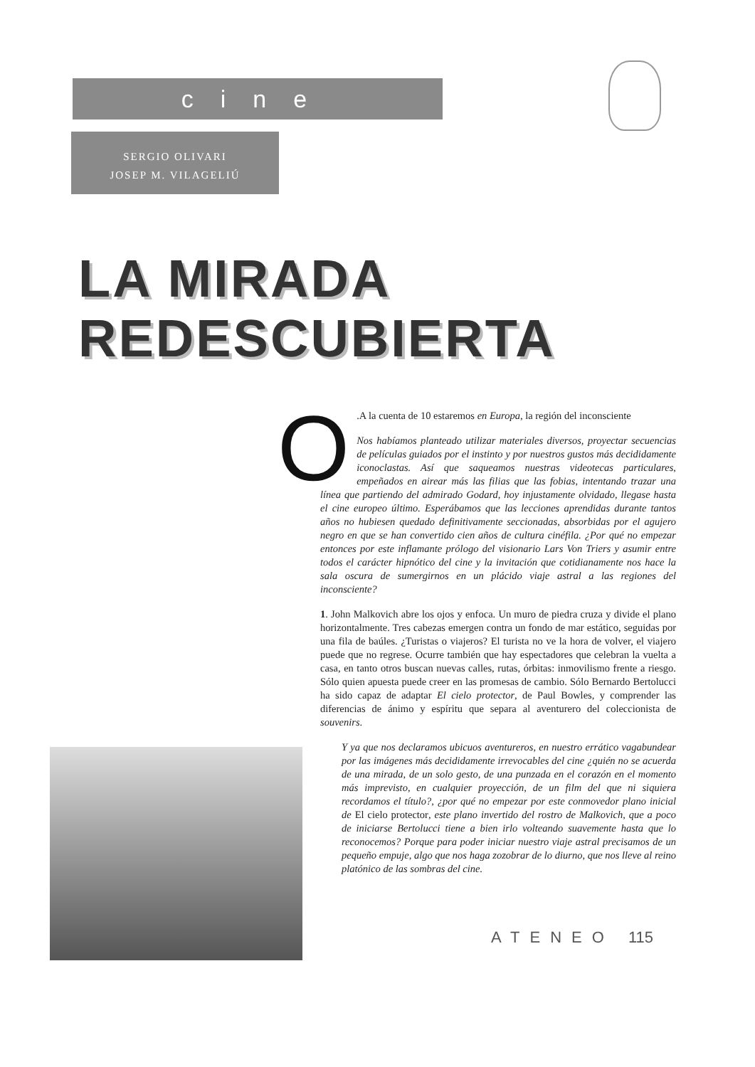cine
SERGIO OLIVARI
JOSEP M. VILAGELIÚ
LA MIRADA
REDESCUBIERTA
O.A la cuenta de 10 estaremos en Europa, la región del inconsciente
Nos habíamos planteado utilizar materiales diversos, proyectar secuencias de películas guiados por el instinto y por nuestros gustos más decididamente iconoclastas. Así que saqueamos nuestras videotecas particulares, empeñados en airear más las filias que las fobias, intentando trazar una línea que partiendo del admirado Godard, hoy injustamente olvidado, llegase hasta el cine europeo último. Esperábamos que las lecciones aprendidas durante tantos años no hubiesen quedado definitivamente seccionadas, absorbidas por el agujero negro en que se han convertido cien años de cultura cinéfila. ¿Por qué no empezar entonces por este inflamante prólogo del visionario Lars Von Triers y asumir entre todos el carácter hipnótico del cine y la invitación que cotidianamente nos hace la sala oscura de sumergirnos en un plácido viaje astral a las regiones del inconsciente?
1. John Malkovich abre los ojos y enfoca. Un muro de piedra cruza y divide el plano horizontalmente. Tres cabezas emergen contra un fondo de mar estático, seguidas por una fila de baúles. ¿Turistas o viajeros? El turista no ve la hora de volver, el viajero puede que no regrese. Ocurre también que hay espectadores que celebran la vuelta a casa, en tanto otros buscan nuevas calles, rutas, órbitas: inmovilismo frente a riesgo. Sólo quien apuesta puede creer en las promesas de cambio. Sólo Bernardo Bertolucci ha sido capaz de adaptar El cielo protector, de Paul Bowles, y comprender las diferencias de ánimo y espíritu que separa al aventurero del coleccionista de souvenirs.
Y ya que nos declaramos ubicuos aventureros, en nuestro errático vagabundear por las imágenes más decididamente irrevocables del cine ¿quién no se acuerda de una mirada, de un solo gesto, de una punzada en el corazón en el momento más imprevisto, en cualquier proyección, de un film del que ni siquiera recordamos el título?, ¿por qué no empezar por este conmovedor plano inicial de El cielo protector, este plano invertido del rostro de Malkovich, que a poco de iniciarse Bertolucci tiene a bien irlo volteando suavemente hasta que lo reconocemos? Porque para poder iniciar nuestro viaje astral precisamos de un pequeño empuje, algo que nos haga zozobrar de lo diurno, que nos lleve al reino platónico de las sombras del cine.
ATENEO 115